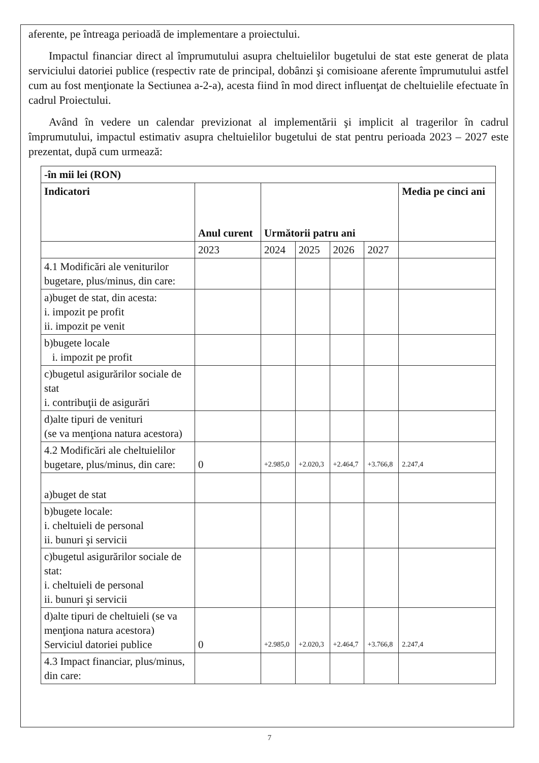aferente, pe întreaga perioadă de implementare a proiectului.
Impactul financiar direct al împrumutului asupra cheltuielilor bugetului de stat este generat de plata serviciului datoriei publice (respectiv rate de principal, dobânzi şi comisioane aferente împrumutului astfel cum au fost menţionate la Sectiunea a-2-a), acesta fiind în mod direct influenţat de cheltuielile efectuate în cadrul Proiectului.
Având în vedere un calendar previzionat al implementării şi implicit al tragerilor în cadrul împrumutului, impactul estimativ asupra cheltuielilor bugetului de stat pentru perioada 2023 – 2027 este prezentat, după cum urmează:
| -în mii lei (RON) | | | | | | |
| --- | --- | --- | --- | --- | --- | --- |
| Indicatori | Anul curent | Următorii patru ani | | | | Media pe cinci ani |
| | 2023 | 2024 | 2025 | 2026 | 2027 | |
| 4.1 Modificări ale veniturilor bugetare, plus/minus, din care: | | | | | | |
| a)buget de stat, din acesta: i. impozit pe profit ii. impozit pe venit | | | | | | |
| b)bugete locale i. impozit pe profit | | | | | | |
| c)bugetul asigurărilor sociale de stat i. contribuţii de asigurări | | | | | | |
| d)alte tipuri de venituri (se va menţiona natura acestora) | | | | | | |
| 4.2 Modificări ale cheltuielilor bugetare, plus/minus, din care: | 0 | +2.985,0 | +2.020,3 | +2.464,7 | +3.766,8 | 2.247,4 |
| a)buget de stat | | | | | | |
| b)bugete locale: i. cheltuieli de personal ii. bunuri şi servicii | | | | | | |
| c)bugetul asigurărilor sociale de stat: i. cheltuieli de personal ii. bunuri şi servicii | | | | | | |
| d)alte tipuri de cheltuieli (se va menţiona natura acestora) Serviciul datoriei publice | 0 | +2.985,0 | +2.020,3 | +2.464,7 | +3.766,8 | 2.247,4 |
| 4.3 Impact financiar, plus/minus, din care: | | | | | | |
7